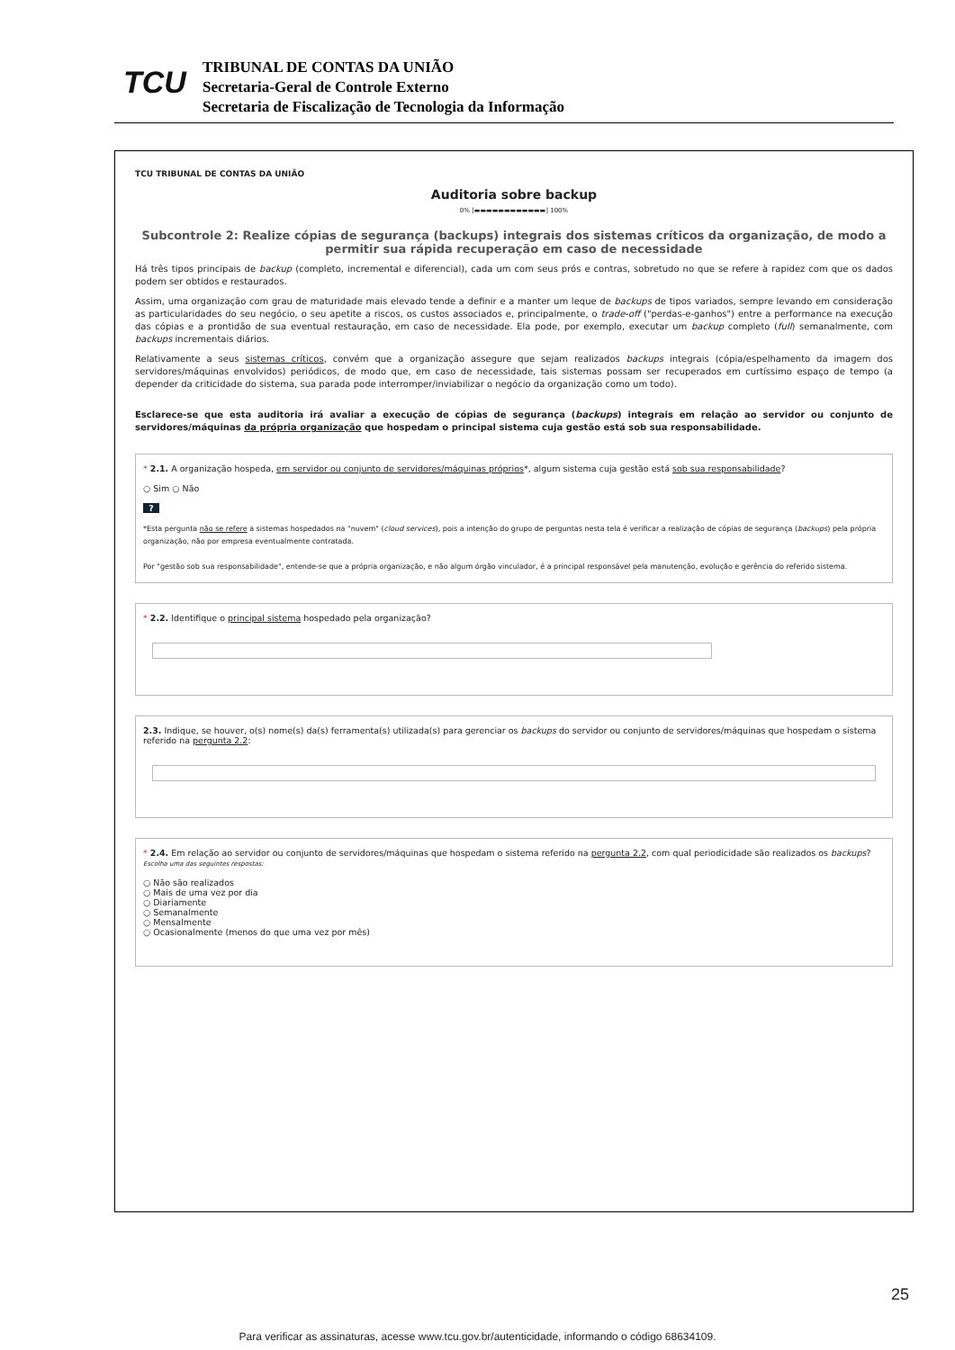TCU
TRIBUNAL DE CONTAS DA UNIÃO
Secretaria-Geral de Controle Externo
Secretaria de Fiscalização de Tecnologia da Informação
TCU TRIBUNAL DE CONTAS DA UNIÃO
Auditoria sobre backup
0% [▬▬▬▬▬▬▬▬▬▬▬▬] 100%
Subcontrole 2: Realize cópias de segurança (backups) integrais dos sistemas críticos da organização, de modo a permitir sua rápida recuperação em caso de necessidade
Há três tipos principais de backup (completo, incremental e diferencial), cada um com seus prós e contras, sobretudo no que se refere à rapidez com que os dados podem ser obtidos e restaurados.
Assim, uma organização com grau de maturidade mais elevado tende a definir e a manter um leque de backups de tipos variados, sempre levando em consideração as particularidades do seu negócio, o seu apetite a riscos, os custos associados e, principalmente, o trade-off ("perdas-e-ganhos") entre a performance na execução das cópias e a prontidão de sua eventual restauração, em caso de necessidade. Ela pode, por exemplo, executar um backup completo (full) semanalmente, com backups incrementais diários.
Relativamente a seus sistemas críticos, convém que a organização assegure que sejam realizados backups integrais (cópia/espelhamento da imagem dos servidores/máquinas envolvidos) periódicos, de modo que, em caso de necessidade, tais sistemas possam ser recuperados em curtíssimo espaço de tempo (a depender da criticidade do sistema, sua parada pode interromper/inviabilizar o negócio da organização como um todo).
Esclarece-se que esta auditoria irá avaliar a execução de cópias de segurança (backups) integrais em relação ao servidor ou conjunto de servidores/máquinas da própria organização que hospedam o principal sistema cuja gestão está sob sua responsabilidade.
* 2.1. A organização hospeda, em servidor ou conjunto de servidores/máquinas próprios*, algum sistema cuja gestão está sob sua responsabilidade?
○ Sim ○ Não
?
*Esta pergunta não se refere a sistemas hospedados na "nuvem" (cloud services), pois a intenção do grupo de perguntas nesta tela é verificar a realização de cópias de segurança (backups) pela própria organização, não por empresa eventualmente contratada.
Por "gestão sob sua responsabilidade", entende-se que a própria organização, e não algum órgão vinculador, é a principal responsável pela manutenção, evolução e gerência do referido sistema.
* 2.2. Identifique o principal sistema hospedado pela organização?
2.3. Indique, se houver, o(s) nome(s) da(s) ferramenta(s) utilizada(s) para gerenciar os backups do servidor ou conjunto de servidores/máquinas que hospedam o sistema referido na pergunta 2.2:
* 2.4. Em relação ao servidor ou conjunto de servidores/máquinas que hospedam o sistema referido na pergunta 2.2, com qual periodicidade são realizados os backups?
Escolha uma das seguintes respostas:
○ Não são realizados
○ Mais de uma vez por dia
○ Diariamente
○ Semanalmente
○ Mensalmente
○ Ocasionalmente (menos do que uma vez por mês)
25
Para verificar as assinaturas, acesse www.tcu.gov.br/autenticidade, informando o código 68634109.